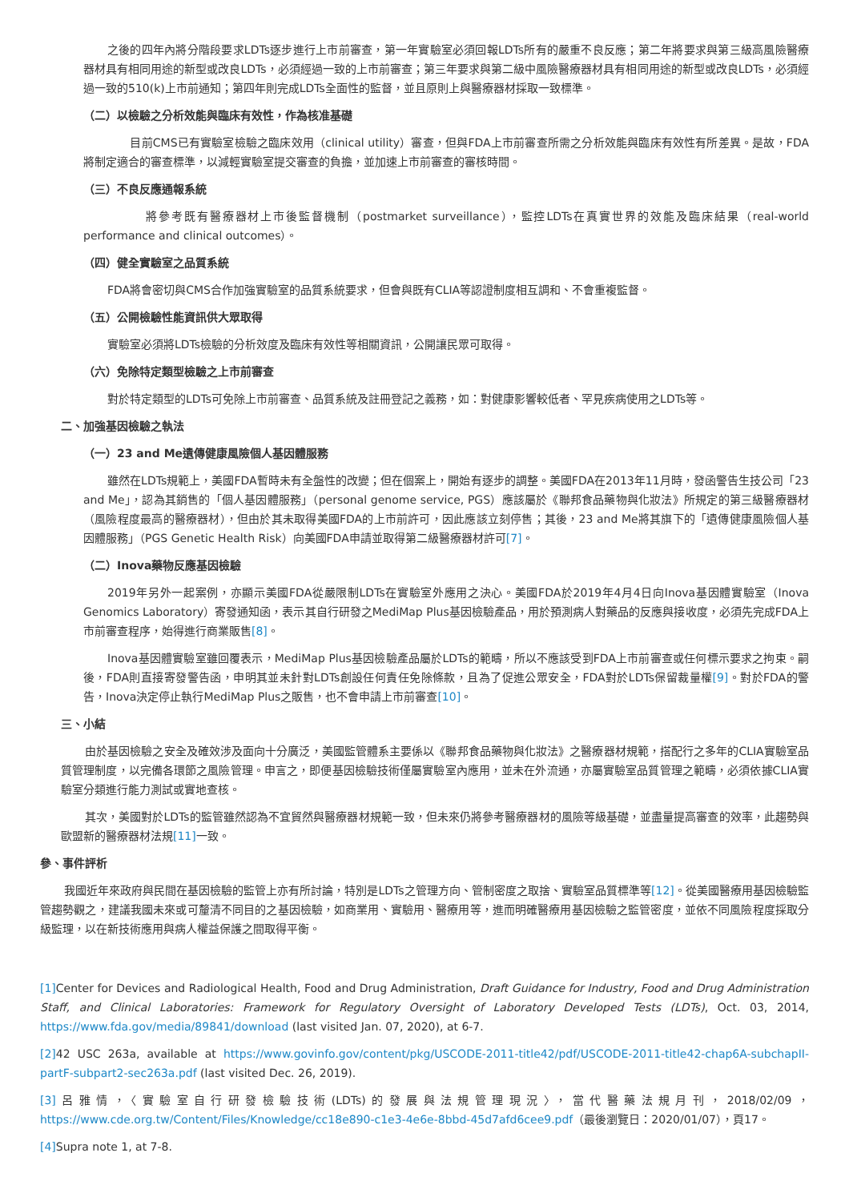之後的四年內將分階段要求LDTs逐步進行上市前審查，第一年實驗室必須回報LDTs所有的嚴重不良反應；第二年將要求與第三級高風險醫療器材具有相同用途的新型或改良LDTs，必須經過一致的上市前審查；第三年要求與第二級中風險醫療器材具有相同用途的新型或改良LDTs，必須經過一致的510(k)上市前通知；第四年則完成LDTs全面性的監督，並且原則上與醫療器材採取一致標準。
（二）以檢驗之分析效能與臨床有效性，作為核准基礎
　　目前CMS已有實驗室檢驗之臨床效用（clinical utility）審查，但與FDA上市前審查所需之分析效能與臨床有效性有所差異。是故，FDA將制定適合的審查標準，以減輕實驗室提交審查的負擔，並加速上市前審查的審核時間。
（三）不良反應通報系統
　　　將參考既有醫療器材上市後監督機制（postmarket surveillance），監控LDTs在真實世界的效能及臨床結果（real-world performance and clinical outcomes）。
（四）健全實驗室之品質系統
FDA將會密切與CMS合作加強實驗室的品質系統要求，但會與既有CLIA等認證制度相互調和、不會重複監督。
（五）公開檢驗性能資訊供大眾取得
實驗室必須將LDTs檢驗的分析效度及臨床有效性等相關資訊，公開讓民眾可取得。
（六）免除特定類型檢驗之上市前審查
對於特定類型的LDTs可免除上市前審查、品質系統及註冊登記之義務，如：對健康影響較低者、罕見疾病使用之LDTs等。
二、加強基因檢驗之執法
（一）23 and Me遺傳健康風險個人基因體服務
雖然在LDTs規範上，美國FDA暫時未有全盤性的改變；但在個案上，開始有逐步的調整。美國FDA在2013年11月時，發函警告生技公司「23 and Me」，認為其銷售的「個人基因體服務」（personal genome service, PGS）應該屬於《聯邦食品藥物與化妝法》所規定的第三級醫療器材（風險程度最高的醫療器材），但由於其未取得美國FDA的上市前許可，因此應該立刻停售；其後，23 and Me將其旗下的「遺傳健康風險個人基因體服務」（PGS Genetic Health Risk）向美國FDA申請並取得第二級醫療器材許可[7]。
（二）Inova藥物反應基因檢驗
2019年另外一起案例，亦顯示美國FDA從嚴限制LDTs在實驗室外應用之決心。美國FDA於2019年4月4日向Inova基因體實驗室（Inova Genomics Laboratory）寄發通知函，表示其自行研發之MediMap Plus基因檢驗產品，用於預測病人對藥品的反應與接收度，必須先完成FDA上市前審查程序，始得進行商業販售[8]。
Inova基因體實驗室雖回覆表示，MediMap Plus基因檢驗產品屬於LDTs的範疇，所以不應該受到FDA上市前審查或任何標示要求之拘束。嗣後，FDA則直接寄發警告函，申明其並未針對LDTs創設任何責任免除條款，且為了促進公眾安全，FDA對於LDTs保留裁量權[9]。對於FDA的警告，Inova決定停止執行MediMap Plus之販售，也不會申請上市前審查[10]。
三、小結
由於基因檢驗之安全及確效涉及面向十分廣泛，美國監管體系主要係以《聯邦食品藥物與化妝法》之醫療器材規範，搭配行之多年的CLIA實驗室品質管理制度，以完備各環節之風險管理。申言之，即便基因檢驗技術僅屬實驗室內應用，並未在外流通，亦屬實驗室品質管理之範疇，必須依據CLIA實驗室分類進行能力測試或實地查核。
其次，美國對於LDTs的監管雖然認為不宜貿然與醫療器材規範一致，但未來仍將參考醫療器材的風險等級基礎，並盡量提高審查的效率，此趨勢與歐盟新的醫療器材法規[11] 一致。
參、事件評析
我國近年來政府與民間在基因檢驗的監管上亦有所討論，特別是LDTs之管理方向、管制密度之取捨、實驗室品質標準等[12]。從美國醫療用基因檢驗監管趨勢觀之，建議我國未來或可釐清不同目的之基因檢驗，如商業用、實驗用、醫療用等，進而明確醫療用基因檢驗之監管密度，並依不同風險程度採取分級監理，以在新技術應用與病人權益保護之間取得平衡。
[1] Center for Devices and Radiological Health, Food and Drug Administration, Draft Guidance for Industry, Food and Drug Administration Staff, and Clinical Laboratories: Framework for Regulatory Oversight of Laboratory Developed Tests (LDTs), Oct. 03, 2014, https://www.fda.gov/media/89841/download (last visited Jan. 07, 2020), at 6-7.
[2] 42 USC 263a, available at https://www.govinfo.gov/content/pkg/USCODE-2011-title42/pdf/USCODE-2011-title42-chap6A-subchapII-partF-subpart2-sec263a.pdf (last visited Dec. 26, 2019).
[3] 呂雅情，〈實驗室自行研發檢驗技術(LDTs)的發展與法規管理現況〉，當代醫藥法規月刊，2018/02/09，https://www.cde.org.tw/Content/Files/Knowledge/cc18e890-c1e3-4e6e-8bbd-45d7afd6cee9.pdf（最後瀏覽日：2020/01/07），頁17。
[4] Supra note 1, at 7-8.